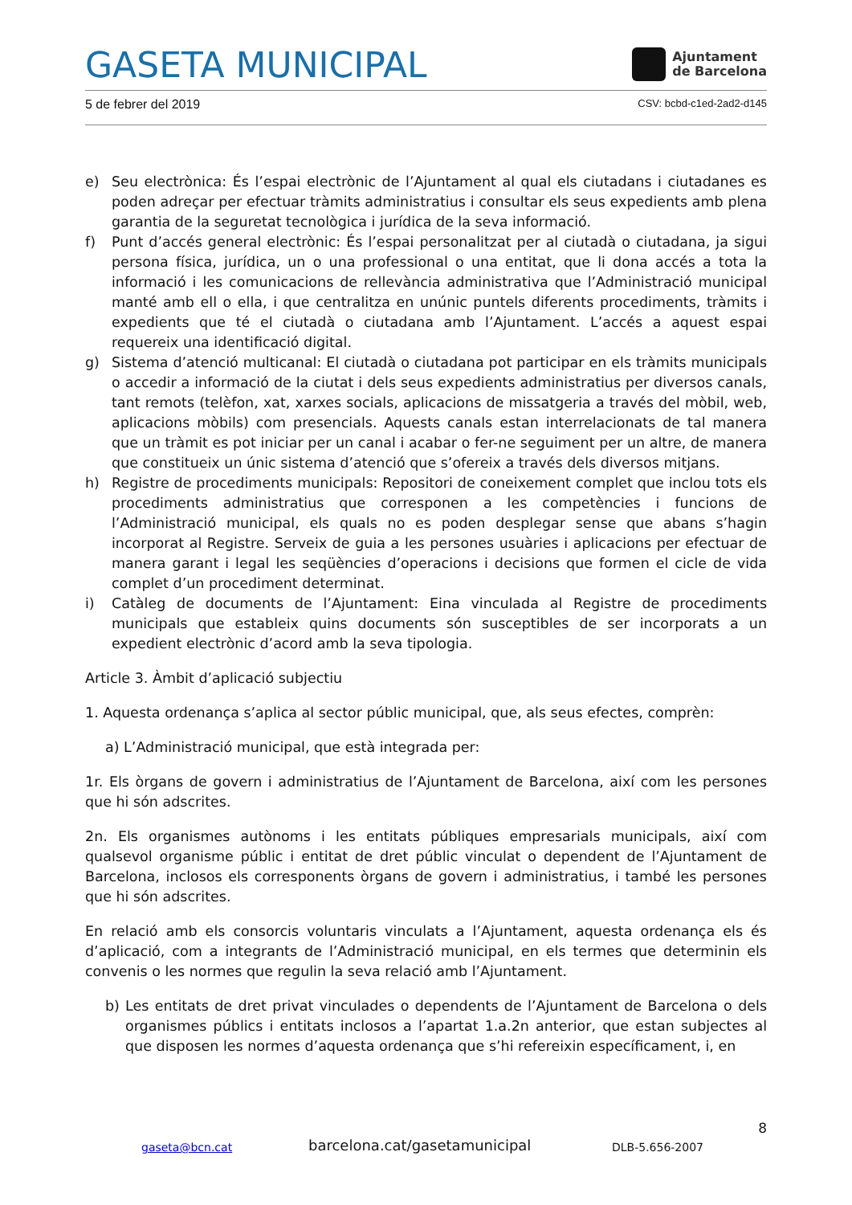GASETA MUNICIPAL
Ajuntament
de Barcelona
5 de febrer del 2019 CSV: bcbd-c1ed-2ad2-d145
e) Seu electrònica: És l’espai electrònic de l’Ajuntament al qual els ciutadans i ciutadanes es poden adreçar per efectuar tràmits administratius i consultar els seus expedients amb plena garantia de la seguretat tecnològica i jurídica de la seva informació.
f) Punt d’accés general electrònic: És l’espai personalitzat per al ciutadà o ciutadana, ja sigui persona física, jurídica, un o una professional o una entitat, que li dona accés a tota la informació i les comunicacions de rellevància administrativa que l’Administració municipal manté amb ell o ella, i que centralitza en unúnic puntels diferents procediments, tràmits i expedients que té el ciutadà o ciutadana amb l’Ajuntament. L’accés a aquest espai requereix una identificació digital.
g) Sistema d’atenció multicanal: El ciutadà o ciutadana pot participar en els tràmits municipals o accedir a informació de la ciutat i dels seus expedients administratius per diversos canals, tant remots (telèfon, xat, xarxes socials, aplicacions de missatgeria a través del mòbil, web, aplicacions mòbils) com presencials. Aquests canals estan interrelacionats de tal manera que un tràmit es pot iniciar per un canal i acabar o fer-ne seguiment per un altre, de manera que constitueix un únic sistema d’atenció que s’ofereix a través dels diversos mitjans.
h) Registre de procediments municipals: Repositori de coneixement complet que inclou tots els procediments administratius que corresponen a les competències i funcions de l’Administració municipal, els quals no es poden desplegar sense que abans s’hagin incorporat al Registre. Serveix de guia a les persones usuàries i aplicacions per efectuar de manera garant i legal les seqüències d’operacions i decisions que formen el cicle de vida complet d’un procediment determinat.
i) Catàleg de documents de l’Ajuntament: Eina vinculada al Registre de procediments municipals que estableix quins documents són susceptibles de ser incorporats a un expedient electrònic d’acord amb la seva tipologia.
Article 3. Àmbit d’aplicació subjectiu
1. Aquesta ordenança s’aplica al sector públic municipal, que, als seus efectes, comprèn:
a) L’Administració municipal, que està integrada per:
1r. Els òrgans de govern i administratius de l’Ajuntament de Barcelona, així com les persones que hi són adscrites.
2n. Els organismes autònoms i les entitats públiques empresarials municipals, així com qualsevol organisme públic i entitat de dret públic vinculat o dependent de l’Ajuntament de Barcelona, inclosos els corresponents òrgans de govern i administratius, i també les persones que hi són adscrites.
En relació amb els consorcis voluntaris vinculats a l’Ajuntament, aquesta ordenança els és d’aplicació, com a integrants de l’Administració municipal, en els termes que determinin els convenis o les normes que regulin la seva relació amb l’Ajuntament.
b) Les entitats de dret privat vinculades o dependents de l’Ajuntament de Barcelona o dels organismes públics i entitats inclosos a l’apartat 1.a.2n anterior, que estan subjectes al que disposen les normes d’aquesta ordenança que s’hi refereixin específicament, i, en
8
gaseta@bcn.cat barcelona.cat/gasetamunicipal DLB-5.656-2007